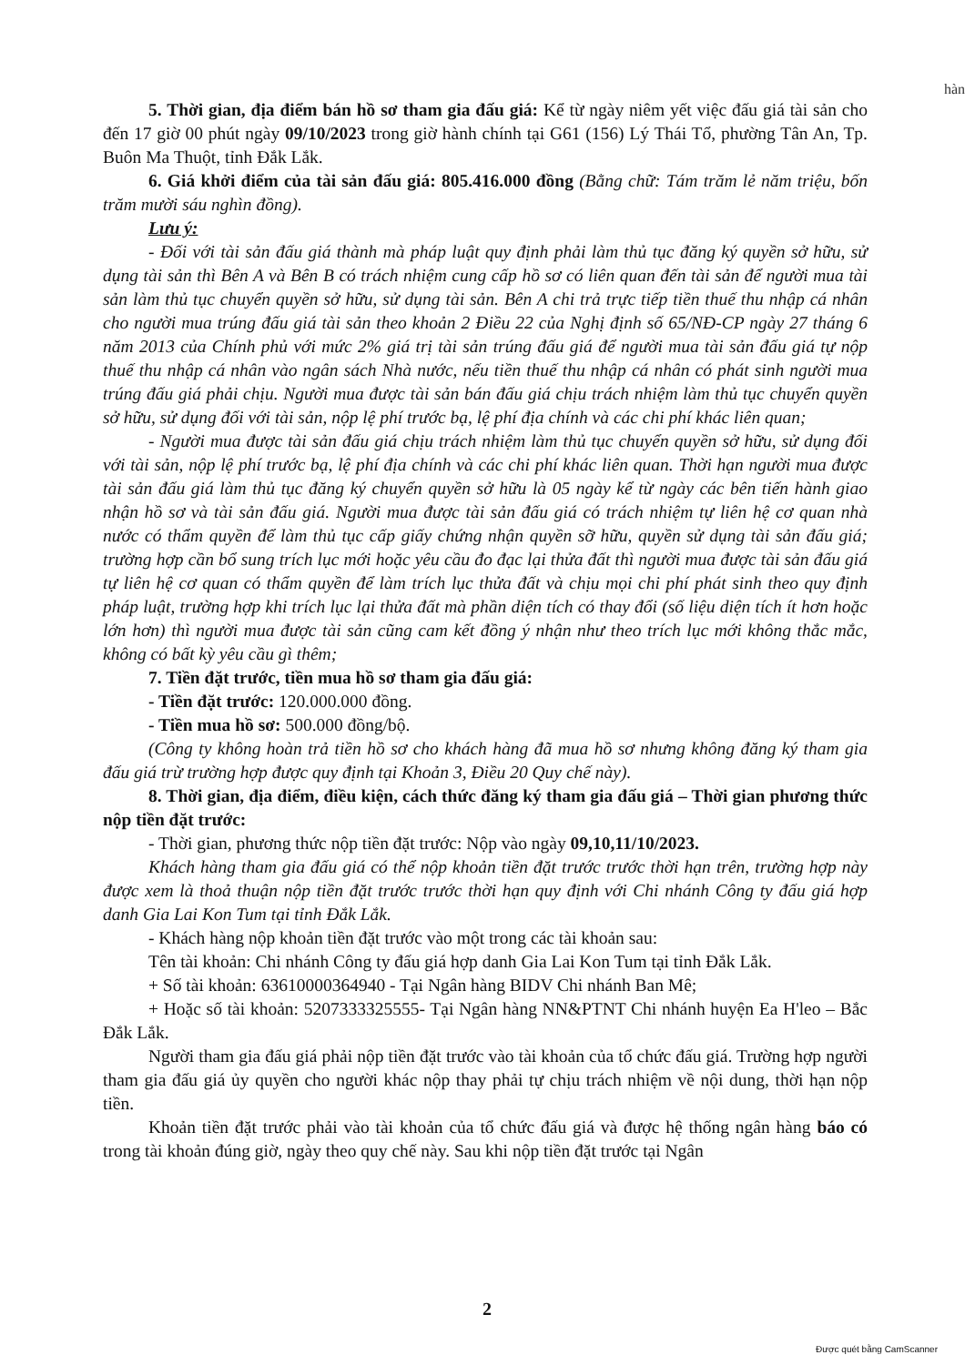hàn
5. Thời gian, địa điểm bán hồ sơ tham gia đấu giá: Kể từ ngày niêm yết việc đấu giá tài sản cho đến 17 giờ 00 phút ngày 09/10/2023 trong giờ hành chính tại G61 (156) Lý Thái Tổ, phường Tân An, Tp. Buôn Ma Thuột, tỉnh Đắk Lắk.
6. Giá khởi điểm của tài sản đấu giá: 805.416.000 đồng (Bằng chữ: Tám trăm lẻ năm triệu, bốn trăm mười sáu nghìn đồng).
Lưu ý:
- Đối với tài sản đấu giá thành mà pháp luật quy định phải làm thủ tục đăng ký quyền sở hữu, sử dụng tài sản thì Bên A và Bên B có trách nhiệm cung cấp hồ sơ có liên quan đến tài sản để người mua tài sản làm thủ tục chuyển quyền sở hữu, sử dụng tài sản. Bên A chi trả trực tiếp tiền thuế thu nhập cá nhân cho người mua trúng đấu giá tài sản theo khoản 2 Điều 22 của Nghị định số 65/NĐ-CP ngày 27 tháng 6 năm 2013 của Chính phủ với mức 2% giá trị tài sản trúng đấu giá để người mua tài sản đấu giá tự nộp thuế thu nhập cá nhân vào ngân sách Nhà nước, nếu tiền thuế thu nhập cá nhân có phát sinh người mua trúng đấu giá phải chịu. Người mua được tài sản bán đấu giá chịu trách nhiệm làm thủ tục chuyển quyền sở hữu, sử dụng đối với tài sản, nộp lệ phí trước bạ, lệ phí địa chính và các chi phí khác liên quan;
- Người mua được tài sản đấu giá chịu trách nhiệm làm thủ tục chuyển quyền sở hữu, sử dụng đối với tài sản, nộp lệ phí trước bạ, lệ phí địa chính và các chi phí khác liên quan. Thời hạn người mua được tài sản đấu giá làm thủ tục đăng ký chuyển quyền sở hữu là 05 ngày kể từ ngày các bên tiến hành giao nhận hồ sơ và tài sản đấu giá. Người mua được tài sản đấu giá có trách nhiệm tự liên hệ cơ quan nhà nước có thẩm quyền để làm thủ tục cấp giấy chứng nhận quyền sỡ hữu, quyền sử dụng tài sản đấu giá; trường hợp cần bổ sung trích lục mới hoặc yêu cầu đo đạc lại thửa đất thì người mua được tài sản đấu giá tự liên hệ cơ quan có thẩm quyền để làm trích lục thửa đất và chịu mọi chi phí phát sinh theo quy định pháp luật, trường hợp khi trích lục lại thửa đất mà phần diện tích có thay đổi (số liệu diện tích ít hơn hoặc lớn hơn) thì người mua được tài sản cũng cam kết đồng ý nhận như theo trích lục mới không thắc mắc, không có bất kỳ yêu cầu gì thêm;
7. Tiền đặt trước, tiền mua hồ sơ tham gia đấu giá:
- Tiền đặt trước: 120.000.000 đồng.
- Tiền mua hồ sơ: 500.000 đồng/bộ.
(Công ty không hoàn trả tiền hồ sơ cho khách hàng đã mua hồ sơ nhưng không đăng ký tham gia đấu giá trừ trường hợp được quy định tại Khoản 3, Điều 20 Quy chế này).
8. Thời gian, địa điểm, điều kiện, cách thức đăng ký tham gia đấu giá – Thời gian phương thức nộp tiền đặt trước:
- Thời gian, phương thức nộp tiền đặt trước: Nộp vào ngày 09,10,11/10/2023.
Khách hàng tham gia đấu giá có thể nộp khoản tiền đặt trước trước thời hạn trên, trường hợp này được xem là thoả thuận nộp tiền đặt trước trước thời hạn quy định với Chi nhánh Công ty đấu giá hợp danh Gia Lai Kon Tum tại tỉnh Đắk Lắk.
- Khách hàng nộp khoản tiền đặt trước vào một trong các tài khoản sau:
Tên tài khoản: Chi nhánh Công ty đấu giá hợp danh Gia Lai Kon Tum tại tỉnh Đắk Lắk.
+ Số tài khoản: 63610000364940 - Tại Ngân hàng BIDV Chi nhánh Ban Mê;
+ Hoặc số tài khoản: 5207333325555- Tại Ngân hàng NN&PTNT Chi nhánh huyện Ea H'leo – Bắc Đắk Lắk.
Người tham gia đấu giá phải nộp tiền đặt trước vào tài khoản của tổ chức đấu giá. Trường hợp người tham gia đấu giá ủy quyền cho người khác nộp thay phải tự chịu trách nhiệm về nội dung, thời hạn nộp tiền.
Khoản tiền đặt trước phải vào tài khoản của tổ chức đấu giá và được hệ thống ngân hàng báo có trong tài khoản đúng giờ, ngày theo quy chế này. Sau khi nộp tiền đặt trước tại Ngân
2
Được quét bằng CamScanner